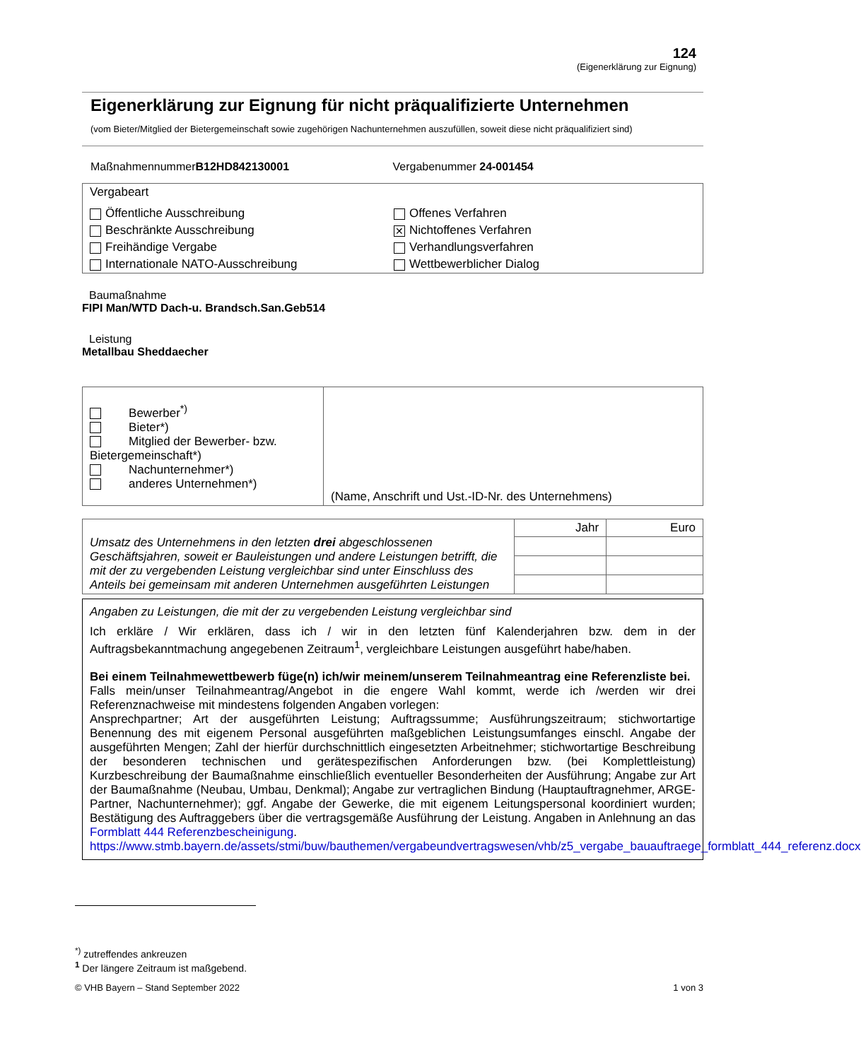124
(Eigenerklärung zur Eignung)
Eigenerklärung zur Eignung für nicht präqualifizierte Unternehmen
(vom Bieter/Mitglied der Bietergemeinschaft sowie zugehörigen Nachunternehmen auszufüllen, soweit diese nicht präqualifiziert sind)
MaßnahmennummerB12HD842130001 Vergabenummer 24-001454
Vergabeart
Öffentliche Ausschreibung
Offenes Verfahren
Beschränkte Ausschreibung
✕ Nichtoffenes Verfahren
Freihändige Vergabe
Verhandlungsverfahren
Internationale NATO-Ausschreibung
Wettbewerblicher Dialog
Baumaßnahme
FIPI Man/WTD Dach-u. Brandsch.San.Geb514
Leistung
Metallbau Sheddaecher
| Bewerber<sup>*)</sup> Bieter*) Mitglied der Bewerber- bzw. Bietergemeinschaft*) Nachunternehmer*) anderes Unternehmen*) | (Name, Anschrift und Ust.-ID-Nr. des Unternehmens) |
| Umsatz des Unternehmens in den letzten drei abgeschlossenen Geschäftsjahren, soweit er Bauleistungen und andere Leistungen betrifft, die mit der zu vergebenden Leistung vergleichbar sind unter Einschluss des Anteils bei gemeinsam mit anderen Unternehmen ausgeführten Leistungen | Jahr | Euro |
Angaben zu Leistungen, die mit der zu vergebenden Leistung vergleichbar sind
Ich erkläre / Wir erklären, dass ich / wir in den letzten fünf Kalenderjahren bzw. dem in der Auftragsbekanntmachung angegebenen Zeitraum<sup>1</sup>, vergleichbare Leistungen ausgeführt habe/haben.
Bei einem Teilnahmewettbewerb füge(n) ich/wir meinem/unserem Teilnahmeantrag eine Referenzliste bei.
Falls mein/unser Teilnahmeantrag/Angebot in die engere Wahl kommt, werde ich /werden wir drei Referenznachweise mit mindestens folgenden Angaben vorlegen:
Ansprechpartner; Art der ausgeführten Leistung; Auftragssumme; Ausführungszeitraum; stichwortartige Benennung des mit eigenem Personal ausgeführten maßgeblichen Leistungsumfanges einschl. Angabe der ausgeführten Mengen; Zahl der hierfür durchschnittlich eingesetzten Arbeitnehmer; stichwortartige Beschreibung der besonderen technischen und gerätespezifischen Anforderungen bzw. (bei Komplettleistung) Kurzbeschreibung der Baumaßnahme einschließlich eventueller Besonderheiten der Ausführung; Angabe zur Art der Baumaßnahme (Neubau, Umbau, Denkmal); Angabe zur vertraglichen Bindung (Hauptauftragnehmer, ARGE-Partner, Nachunternehmer); ggf. Angabe der Gewerke, die mit eigenem Leitungspersonal koordiniert wurden; Bestätigung des Auftraggebers über die vertragsgemäße Ausführung der Leistung. Angaben in Anlehnung an das Formblatt 444 Referenzbescheinigung.
https://www.stmb.bayern.de/assets/stmi/buw/bauthemen/vergabeundvertragswesen/vhb/z5_vergabe_bauauftraege_formblatt_444_referenz.docx
<sup>*)</sup> zutreffendes ankreuzen
<sup>1</sup> Der längere Zeitraum ist maßgebend.
© VHB Bayern – Stand September 2022 1 von 3